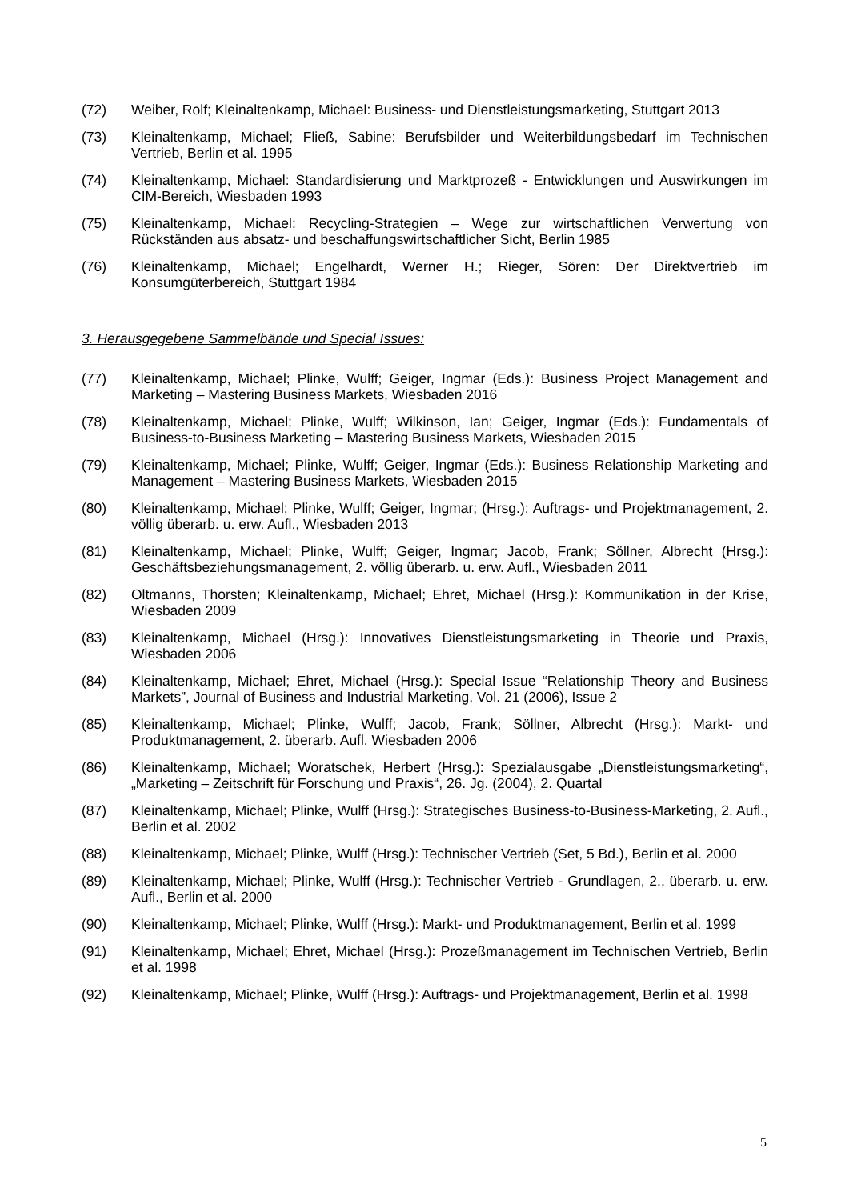(72) Weiber, Rolf; Kleinaltenkamp, Michael: Business- und Dienstleistungsmarketing, Stuttgart 2013
(73) Kleinaltenkamp, Michael; Fließ, Sabine: Berufsbilder und Weiterbildungsbedarf im Technischen Vertrieb, Berlin et al. 1995
(74) Kleinaltenkamp, Michael: Standardisierung und Marktprozeß - Entwicklungen und Auswirkungen im CIM-Bereich, Wiesbaden 1993
(75) Kleinaltenkamp, Michael: Recycling-Strategien – Wege zur wirtschaftlichen Verwertung von Rückständen aus absatz- und beschaffungswirtschaftlicher Sicht, Berlin 1985
(76) Kleinaltenkamp, Michael; Engelhardt, Werner H.; Rieger, Sören: Der Direktvertrieb im Konsumgüterbereich, Stuttgart 1984
3. Herausgegebene Sammelbände und Special Issues:
(77) Kleinaltenkamp, Michael; Plinke, Wulff; Geiger, Ingmar (Eds.): Business Project Management and Marketing – Mastering Business Markets, Wiesbaden 2016
(78) Kleinaltenkamp, Michael; Plinke, Wulff; Wilkinson, Ian; Geiger, Ingmar (Eds.): Fundamentals of Business-to-Business Marketing – Mastering Business Markets, Wiesbaden 2015
(79) Kleinaltenkamp, Michael; Plinke, Wulff; Geiger, Ingmar (Eds.): Business Relationship Marketing and Management – Mastering Business Markets, Wiesbaden 2015
(80) Kleinaltenkamp, Michael; Plinke, Wulff; Geiger, Ingmar; (Hrsg.): Auftrags- und Projektmanagement, 2. völlig überarb. u. erw. Aufl., Wiesbaden 2013
(81) Kleinaltenkamp, Michael; Plinke, Wulff; Geiger, Ingmar; Jacob, Frank; Söllner, Albrecht (Hrsg.): Geschäftsbeziehungsmanagement, 2. völlig überarb. u. erw. Aufl., Wiesbaden 2011
(82) Oltmanns, Thorsten; Kleinaltenkamp, Michael; Ehret, Michael (Hrsg.): Kommunikation in der Krise, Wiesbaden 2009
(83) Kleinaltenkamp, Michael (Hrsg.): Innovatives Dienstleistungsmarketing in Theorie und Praxis, Wiesbaden 2006
(84) Kleinaltenkamp, Michael; Ehret, Michael (Hrsg.): Special Issue “Relationship Theory and Business Markets”, Journal of Business and Industrial Marketing, Vol. 21 (2006), Issue 2
(85) Kleinaltenkamp, Michael; Plinke, Wulff; Jacob, Frank; Söllner, Albrecht (Hrsg.): Markt- und Produktmanagement, 2. überarb. Aufl. Wiesbaden 2006
(86) Kleinaltenkamp, Michael; Woratschek, Herbert (Hrsg.): Spezialausgabe „Dienstleistungsmarketing“, „Marketing – Zeitschrift für Forschung und Praxis“, 26. Jg. (2004), 2. Quartal
(87) Kleinaltenkamp, Michael; Plinke, Wulff (Hrsg.): Strategisches Business-to-Business-Marketing, 2. Aufl., Berlin et al. 2002
(88) Kleinaltenkamp, Michael; Plinke, Wulff (Hrsg.): Technischer Vertrieb (Set, 5 Bd.), Berlin et al. 2000
(89) Kleinaltenkamp, Michael; Plinke, Wulff (Hrsg.): Technischer Vertrieb - Grundlagen, 2., überarb. u. erw. Aufl., Berlin et al. 2000
(90) Kleinaltenkamp, Michael; Plinke, Wulff (Hrsg.): Markt- und Produktmanagement, Berlin et al. 1999
(91) Kleinaltenkamp, Michael; Ehret, Michael (Hrsg.): Prozeßmanagement im Technischen Vertrieb, Berlin et al. 1998
(92) Kleinaltenkamp, Michael; Plinke, Wulff (Hrsg.): Auftrags- und Projektmanagement, Berlin et al. 1998
5